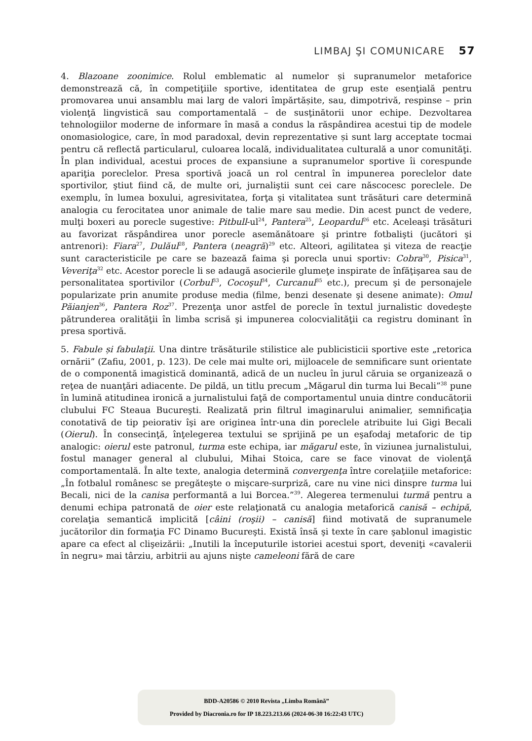LIMBAJ ŞI COMUNICARE 57
4. Blazoane zoonimice. Rolul emblematic al numelor și supranumelor metaforice demonstrează că, în competiţiile sportive, identitatea de grup este esenţială pentru promovarea unui ansamblu mai larg de valori împărtășite, sau, dimpotrivă, respinse – prin violenţă lingvistică sau comportamentală – de susţinătorii unor echipe. Dezvoltarea tehnologiilor moderne de informare în masă a condus la răspândirea acestui tip de modele onomasiologice, care, în mod paradoxal, devin reprezentative și sunt larg acceptate tocmai pentru că reflectă particularul, culoarea locală, individualitatea culturală a unor comunităţi. În plan individual, acestui proces de expansiune a supranumelor sportive îi corespunde apariţia poreclelor. Presa sportivă joacă un rol central în impunerea poreclelor date sportivilor, ştiut fiind că, de multe ori, jurnaliştii sunt cei care născocesc poreclele. De exemplu, în lumea boxului, agresivitatea, forţa şi vitalitatea sunt trăsături care determină analogia cu ferocitatea unor animale de talie mare sau medie. Din acest punct de vedere, mulţi boxeri au porecle sugestive: Pitbull-ul<sup>24</sup>, Pantera<sup>25</sup>, Leopardul<sup>26</sup> etc. Aceleaşi trăsături au favorizat răspândirea unor porecle asemănătoare şi printre fotbalişti (jucători şi antrenori): Fiara<sup>27</sup>, Dulăul<sup>28</sup>, Pantera (neagră)<sup>29</sup> etc. Alteori, agilitatea şi viteza de reacţie sunt caracteristicile pe care se bazează faima şi porecla unui sportiv: Cobra<sup>30</sup>, Pisica<sup>31</sup>, Veveriţa<sup>32</sup> etc. Acestor porecle li se adaugă asocierile glumeţe inspirate de înfăţişarea sau de personalitatea sportivilor (Corbul<sup>33</sup>, Cocoşul<sup>34</sup>, Curcanul<sup>35</sup> etc.), precum şi de personajele popularizate prin anumite produse media (filme, benzi desenate şi desene animate): Omul Păianjen<sup>36</sup>, Pantera Roz<sup>37</sup>. Prezenţa unor astfel de porecle în textul jurnalistic dovedeşte pătrunderea oralităţii în limba scrisă şi impunerea colocvialităţii ca registru dominant în presa sportivă.
5. Fabule și fabulaţii. Una dintre trăsăturile stilistice ale publicisticii sportive este „retorica ornării” (Zafiu, 2001, p. 123). De cele mai multe ori, mijloacele de semnificare sunt orientate de o componentă imagistică dominantă, adică de un nucleu în jurul căruia se organizează o reţea de nuanţări adiacente. De pildă, un titlu precum „Măgarul din turma lui Becali”<sup>38</sup> pune în lumină atitudinea ironică a jurnalistului faţă de comportamentul unuia dintre conducătorii clubului FC Steaua Bucureşti. Realizată prin filtrul imaginarului animalier, semnificaţia conotativă de tip peiorativ îşi are originea într-una din poreclele atribuite lui Gigi Becali (Oierul). În consecinţă, înţelegerea textului se sprijină pe un eşafodaj metaforic de tip analogic: oierul este patronul, turma este echipa, iar măgarul este, în viziunea jurnalistului, fostul manager general al clubului, Mihai Stoica, care se face vinovat de violenţă comportamentală. În alte texte, analogia determină convergenţa între corelaţiile metaforice: „În fotbalul românesc se pregăteşte o mişcare-surpriză, care nu vine nici dinspre turma lui Becali, nici de la canisa performantă a lui Borcea.”<sup>39</sup>. Alegerea termenului turmă pentru a denumi echipa patronată de oier este relaţionată cu analogia metaforică canisă – echipă, corelaţia semantică implicită [câini (roşii) – canisă] fiind motivată de supranumele jucătorilor din formaţia FC Dinamo Bucureşti. Există însă şi texte în care şablonul imagistic apare ca efect al clişeizării: „Inutili la începuturile istoriei acestui sport, deveniţi «cavalerii în negru» mai târziu, arbitrii au ajuns nişte cameleoni fără de care
BDD-A20586 © 2010 Revista „Limba Română”
Provided by Diacronia.ro for IP 18.223.213.66 (2024-06-30 16:22:43 UTC)